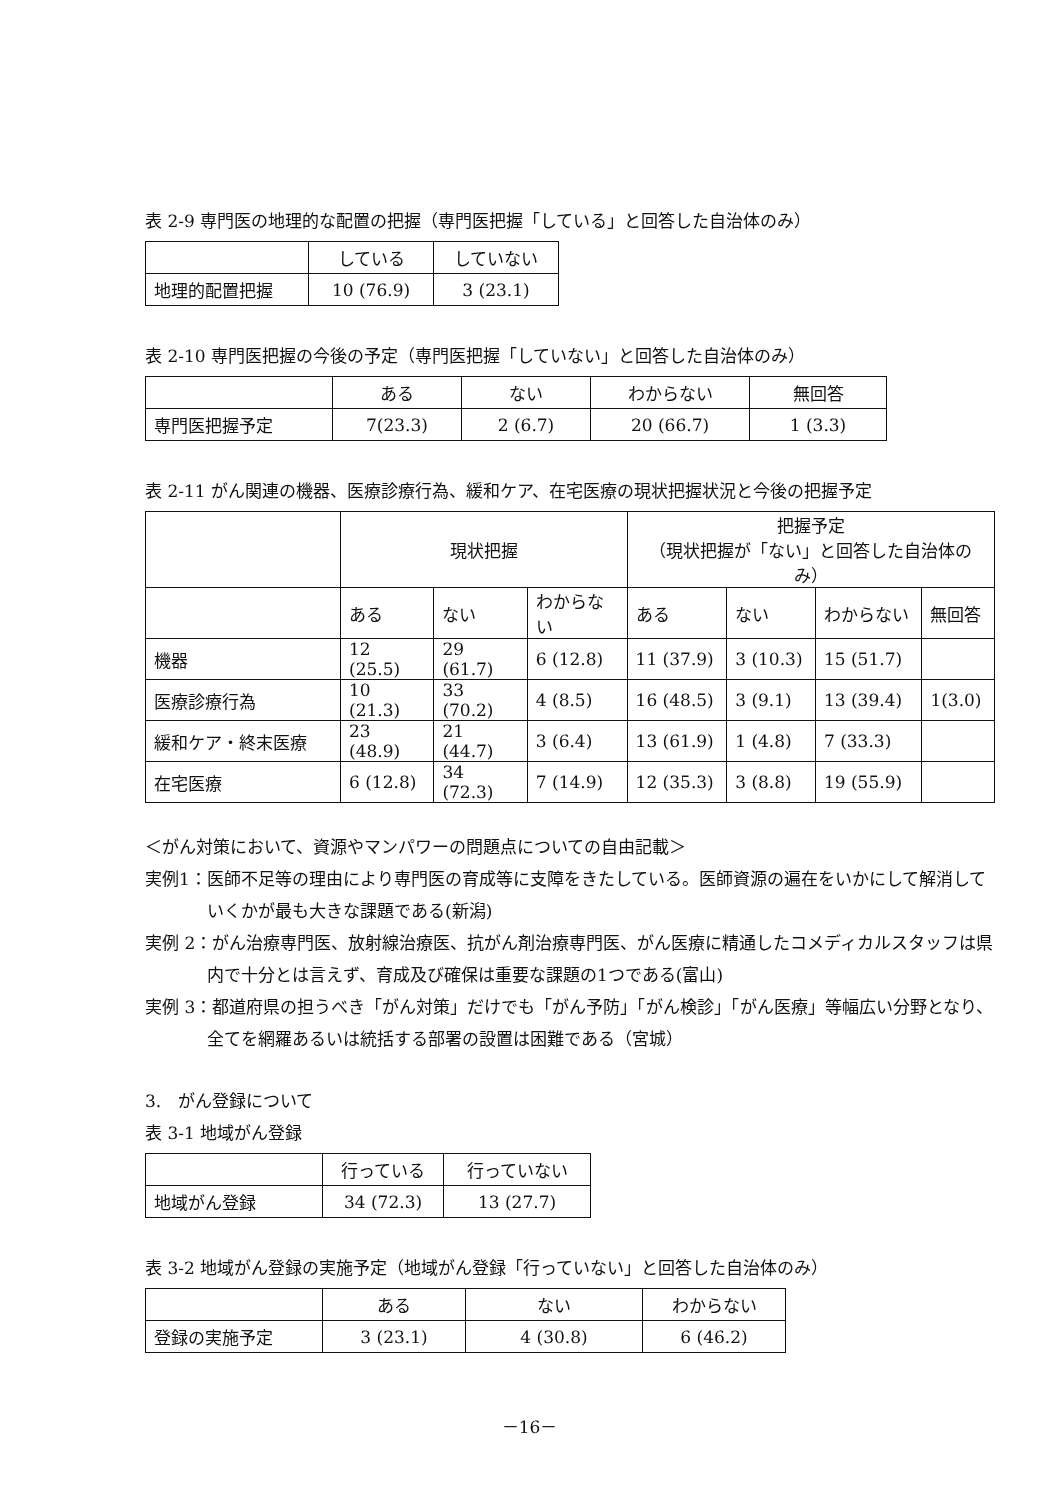表 2-9 専門医の地理的な配置の把握（専門医把握「している」と回答した自治体のみ）
| | している | していない |
| 地理的配置把握 | 10 (76.9) | 3 (23.1) |
表 2-10 専門医把握の今後の予定（専門医把握「していない」と回答した自治体のみ）
| | ある | ない | わからない | 無回答 |
| 専門医把握予定 | 7(23.3) | 2 (6.7) | 20 (66.7) | 1 (3.3) |
表 2-11 がん関連の機器、医療診療行為、緩和ケア、在宅医療の現状把握状況と今後の把握予定
| | 現状把握 | | | 把握予定 （現状把握が「ない」と回答した自治体のみ） | | | |
| | ある | ない | わからない | ある | ない | わからない | 無回答 |
| 機器 | 12 (25.5) | 29 (61.7) | 6 (12.8) | 11 (37.9) | 3 (10.3) | 15 (51.7) | |
| 医療診療行為 | 10 (21.3) | 33 (70.2) | 4 (8.5) | 16 (48.5) | 3 (9.1) | 13 (39.4) | 1(3.0) |
| 緩和ケア・終末医療 | 23 (48.9) | 21 (44.7) | 3 (6.4) | 13 (61.9) | 1 (4.8) | 7 (33.3) | |
| 在宅医療 | 6 (12.8) | 34 (72.3) | 7 (14.9) | 12 (35.3) | 3 (8.8) | 19 (55.9) | |
＜がん対策において、資源やマンパワーの問題点についての自由記載＞
実例1：医師不足等の理由により専門医の育成等に支障をきたしている。医師資源の遍在をいかにして解消していくかが最も大きな課題である(新潟)
実例 2：がん治療専門医、放射線治療医、抗がん剤治療専門医、がん医療に精通したコメディカルスタッフは県内で十分とは言えず、育成及び確保は重要な課題の1つである(富山)
実例 3：都道府県の担うべき「がん対策」だけでも「がん予防」「がん検診」「がん医療」等幅広い分野となり、全てを網羅あるいは統括する部署の設置は困難である（宮城）
3.　がん登録について
表 3-1 地域がん登録
| | 行っている | 行っていない |
| 地域がん登録 | 34 (72.3) | 13 (27.7) |
表 3-2 地域がん登録の実施予定（地域がん登録「行っていない」と回答した自治体のみ）
| | ある | ない | わからない |
| 登録の実施予定 | 3 (23.1) | 4 (30.8) | 6 (46.2) |
－16－